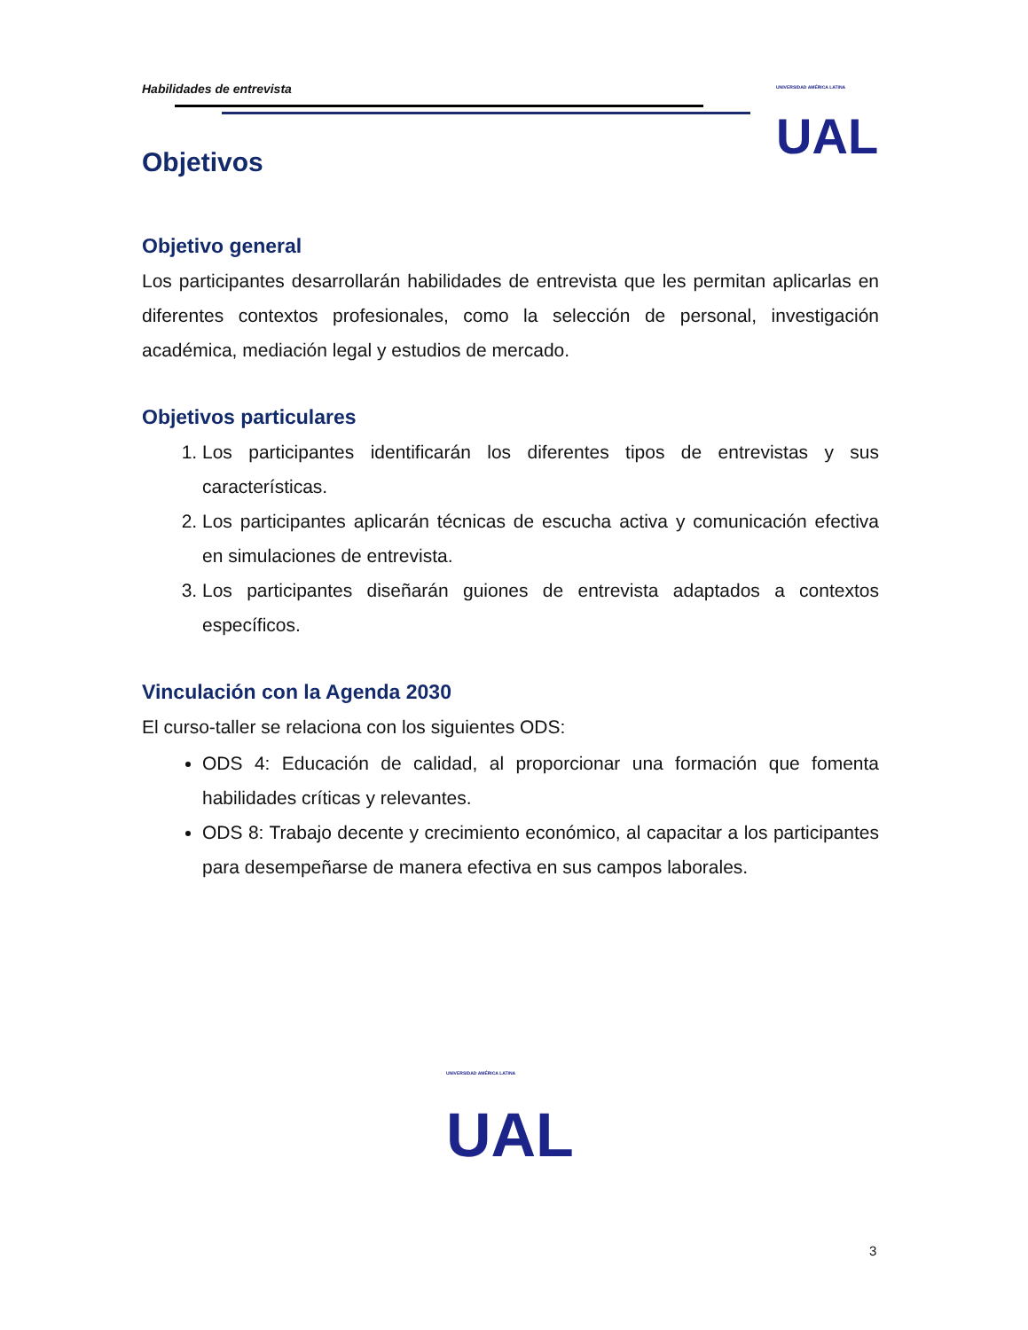Habilidades de entrevista UNIVERSIDAD AMÉRICA LATINA
UAL
Objetivos
Objetivo general
Los participantes desarrollarán habilidades de entrevista que les permitan aplicarlas en diferentes contextos profesionales, como la selección de personal, investigación académica, mediación legal y estudios de mercado.
Objetivos particulares
1. Los participantes identificarán los diferentes tipos de entrevistas y sus características.
2. Los participantes aplicarán técnicas de escucha activa y comunicación efectiva en simulaciones de entrevista.
3. Los participantes diseñarán guiones de entrevista adaptados a contextos específicos.
Vinculación con la Agenda 2030
El curso-taller se relaciona con los siguientes ODS:
ODS 4: Educación de calidad, al proporcionar una formación que fomenta habilidades críticas y relevantes.
ODS 8: Trabajo decente y crecimiento económico, al capacitar a los participantes para desempeñarse de manera efectiva en sus campos laborales.
UNIVERSIDAD AMÉRICA LATINA
UAL
3